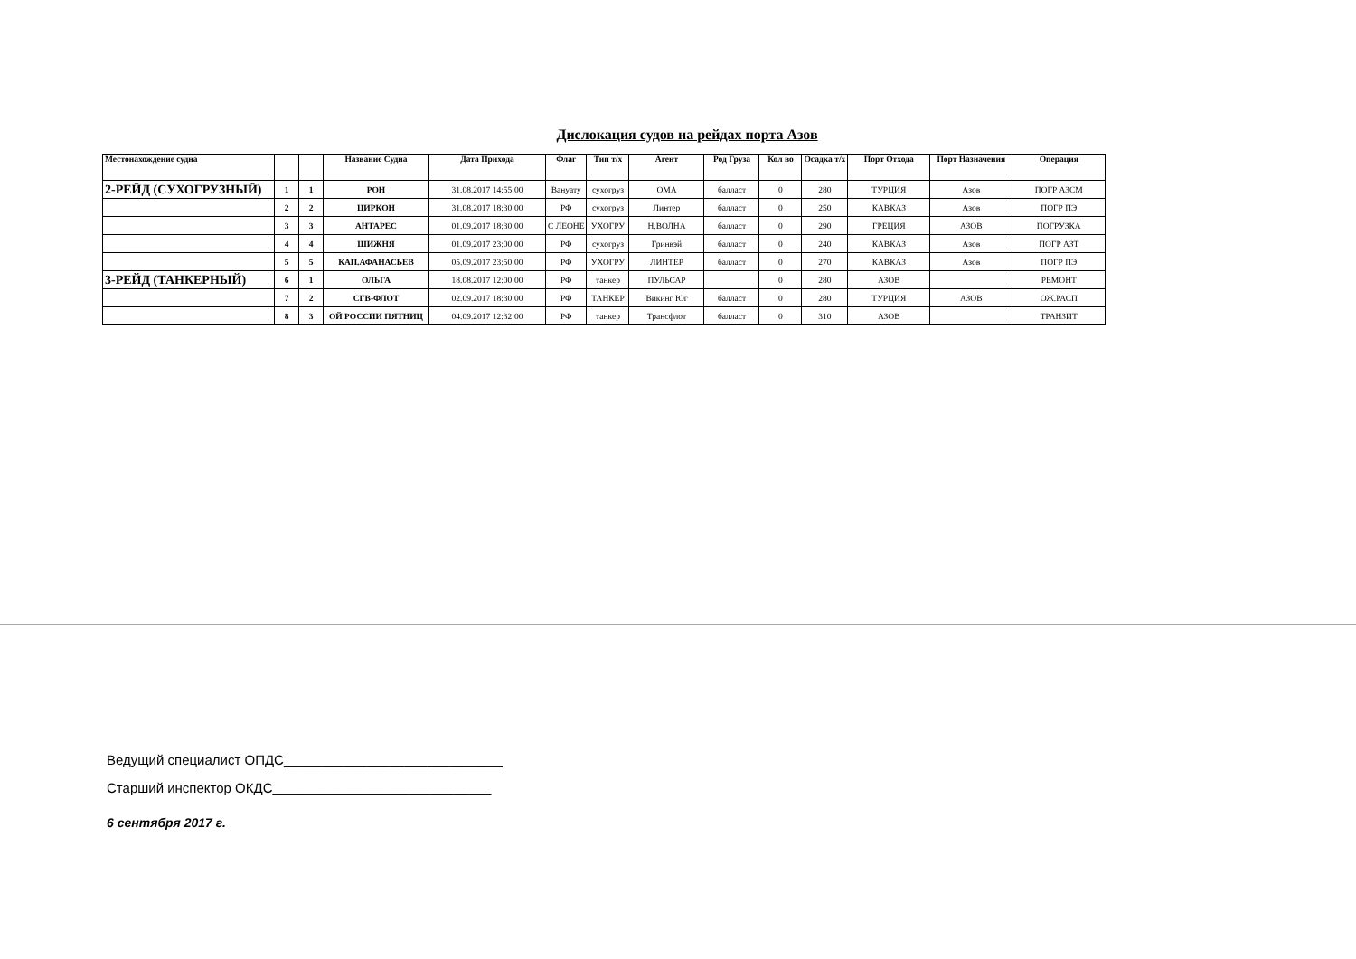Дислокация судов на рейдах порта Азов
| Местонахождение судна | | | Название Судна | Дата Прихода | Флаг | Тип т/х | Агент | Род Груза | Кол во | Осадка т/х | Порт Отхода | Порт Назначения | Операция |
| --- | --- | --- | --- | --- | --- | --- | --- | --- | --- | --- | --- | --- | --- |
| 2-РЕЙД (СУХОГРУЗНЫЙ) | 1 | 1 | РОН | 31.08.2017 14:55:00 | Вануату | сухогруз | ОМА | балласт | 0 | 280 | ТУРЦИЯ | Азов | ПОГР АЗСМ |
| | 2 | 2 | ЦИРКОН | 31.08.2017 18:30:00 | РФ | сухогруз | Линтер | балласт | 0 | 250 | КАВКАЗ | Азов | ПОГР ПЭ |
| | 3 | 3 | АНТАРЕС | 01.09.2017 18:30:00 | С ЛЕОНЕ | УХОГРУ | Н.ВОЛНА | балласт | 0 | 290 | ГРЕЦИЯ | АЗОВ | ПОГРУЗКА |
| | 4 | 4 | ШИЖНЯ | 01.09.2017 23:00:00 | РФ | сухогруз | Гринвэй | балласт | 0 | 240 | КАВКАЗ | Азов | ПОГР АЗТ |
| | 5 | 5 | КАП.АФАНАСЬЕВ | 05.09.2017 23:50:00 | РФ | УХОГРУ | ЛИНТЕР | балласт | 0 | 270 | КАВКАЗ | Азов | ПОГР ПЭ |
| 3-РЕЙД (ТАНКЕРНЫЙ) | 6 | 1 | ОЛЬГА | 18.08.2017 12:00:00 | РФ | танкер | ПУЛЬСАР | | 0 | 280 | АЗОВ | | РЕМОНТ |
| | 7 | 2 | СГВ-ФЛОТ | 02.09.2017 18:30:00 | РФ | ТАНКЕР | Викинг Юг | балласт | 0 | 280 | ТУРЦИЯ | АЗОВ | ОЖ.РАСП |
| | 8 | 3 | ОЙ РОССИИ ПЯТНИЦ | 04.09.2017 12:32:00 | РФ | танкер | Трансфлот | балласт | 0 | 310 | АЗОВ | | ТРАНЗИТ |
Ведущий специалист ОПДС_____________________________
Старший инспектор ОКДС_____________________________
6 сентября 2017 г.